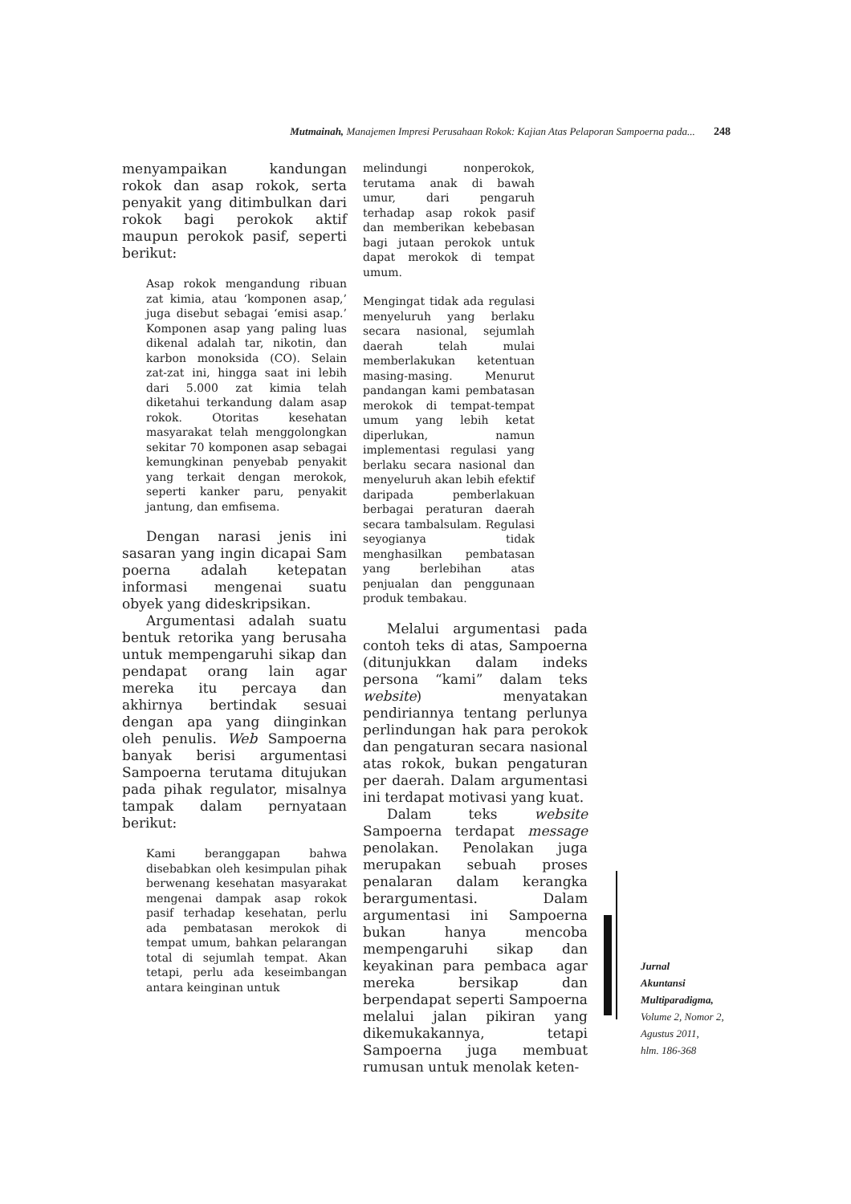Mutmainah, Manajemen Impresi Perusahaan Rokok: Kajian Atas Pelaporan Sampoerna pada... 248
menyampaikan kandungan rokok dan asap rokok, serta penyakit yang ditimbulkan dari rokok bagi perokok aktif maupun perokok pasif, seperti berikut:
Asap rokok mengandung ribuan zat kimia, atau ‘komponen asap,’ juga disebut sebagai ‘emisi asap.’ Komponen asap yang paling luas dikenal adalah tar, nikotin, dan karbon monoksida (CO). Selain zat-zat ini, hingga saat ini lebih dari 5.000 zat kimia telah diketahui terkandung dalam asap rokok. Otoritas kesehatan masyarakat telah menggolongkan sekitar 70 komponen asap sebagai kemungkinan penyebab penyakit yang terkait dengan merokok, seperti kanker paru, penyakit jantung, dan emfisema.
Dengan narasi jenis ini sasaran yang ingin dicapai Sam poerna adalah ketepatan informasi mengenai suatu obyek yang dideskripsikan.
Argumentasi adalah suatu bentuk retorika yang berusaha untuk mempengaruhi sikap dan pendapat orang lain agar mereka itu percaya dan akhirnya bertindak sesuai dengan apa yang diinginkan oleh penulis. Web Sampoerna banyak berisi argumentasi Sampoerna terutama ditujukan pada pihak regulator, misalnya tampak dalam pernyataan berikut:
Kami beranggapan bahwa disebabkan oleh kesimpulan pihak berwenang kesehatan masyarakat mengenai dampak asap rokok pasif terhadap kesehatan, perlu ada pembatasan merokok di tempat umum, bahkan pelarangan total di sejumlah tempat. Akan tetapi, perlu ada keseimbangan antara keinginan untuk
melindungi nonperokok, terutama anak di bawah umur, dari pengaruh terhadap asap rokok pasif dan memberikan kebebasan bagi jutaan perokok untuk dapat merokok di tempat umum.
Mengingat tidak ada regulasi menyeluruh yang berlaku secara nasional, sejumlah daerah telah mulai memberlakukan ketentuan masing-masing. Menurut pandangan kami pembatasan merokok di tempat-tempat umum yang lebih ketat diperlukan, namun implementasi regulasi yang berlaku secara nasional dan menyeluruh akan lebih efektif daripada pemberlakuan berbagai peraturan daerah secara tambalsulam. Regulasi seyogianya tidak menghasilkan pembatasan yang berlebihan atas penjualan dan penggunaan produk tembakau.
Melalui argumentasi pada contoh teks di atas, Sampoerna (ditunjukkan dalam indeks persona “kami” dalam teks website) menyatakan pendiriannya tentang perlunya perlindungan hak para perokok dan pengaturan secara nasional atas rokok, bukan pengaturan per daerah. Dalam argumentasi ini terdapat motivasi yang kuat.
Dalam teks website Sampoerna terdapat message penolakan. Penolakan juga merupakan sebuah proses penalaran dalam kerangka berargumentasi. Dalam argumentasi ini Sampoerna bukan hanya mencoba mempengaruhi sikap dan keyakinan para pembaca agar mereka bersikap dan berpendapat seperti Sampoerna melalui jalan pikiran yang dikemukakannya, tetapi Sampoerna juga membuat rumusan untuk menolak keten-
Jurnal
Akuntansi
Multiparadigma,
Volume 2, Nomor 2,
Agustus 2011,
hlm. 186-368